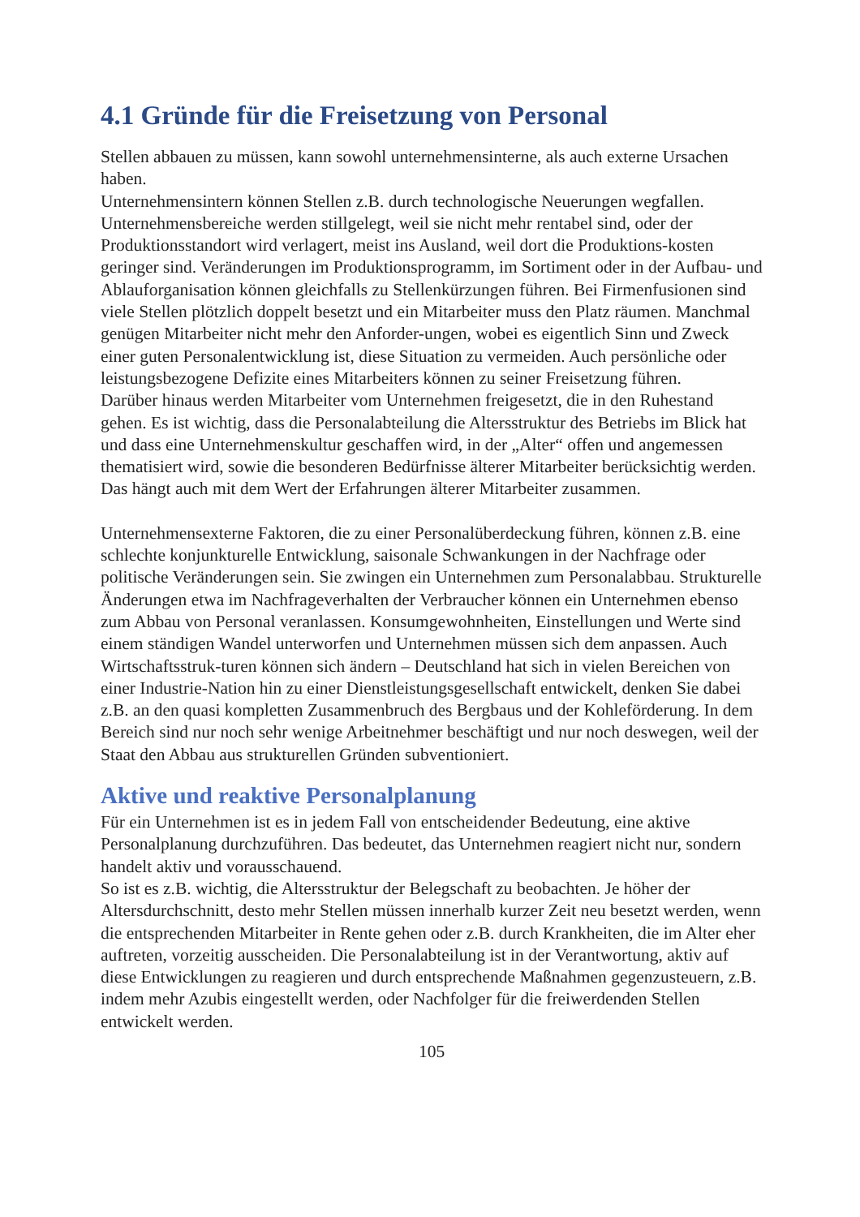4.1 Gründe für die Freisetzung von Personal
Stellen abbauen zu müssen, kann sowohl unternehmensinterne, als auch externe Ursachen haben.
Unternehmensintern können Stellen z.B. durch technologische Neuerungen wegfallen. Unternehmensbereiche werden stillgelegt, weil sie nicht mehr rentabel sind, oder der Produktionsstandort wird verlagert, meist ins Ausland, weil dort die Produktions-kosten geringer sind. Veränderungen im Produktionsprogramm, im Sortiment oder in der Aufbau- und Ablauforganisation können gleichfalls zu Stellenkürzungen führen. Bei Firmenfusionen sind viele Stellen plötzlich doppelt besetzt und ein Mitarbeiter muss den Platz räumen. Manchmal genügen Mitarbeiter nicht mehr den Anforder-ungen, wobei es eigentlich Sinn und Zweck einer guten Personalentwicklung ist, diese Situation zu vermeiden. Auch persönliche oder leistungsbezogene Defizite eines Mitarbeiters können zu seiner Freisetzung führen.
Darüber hinaus werden Mitarbeiter vom Unternehmen freigesetzt, die in den Ruhestand gehen. Es ist wichtig, dass die Personalabteilung die Altersstruktur des Betriebs im Blick hat und dass eine Unternehmenskultur geschaffen wird, in der „Alter“ offen und angemessen thematisiert wird, sowie die besonderen Bedürfnisse älterer Mitarbeiter berücksichtig werden. Das hängt auch mit dem Wert der Erfahrungen älterer Mitarbeiter zusammen.
Unternehmensexterne Faktoren, die zu einer Personalüberdeckung führen, können z.B. eine schlechte konjunkturelle Entwicklung, saisonale Schwankungen in der Nachfrage oder politische Veränderungen sein. Sie zwingen ein Unternehmen zum Personalabbau. Strukturelle Änderungen etwa im Nachfrageverhalten der Verbraucher können ein Unternehmen ebenso zum Abbau von Personal veranlassen. Konsumgewohnheiten, Einstellungen und Werte sind einem ständigen Wandel unterworfen und Unternehmen müssen sich dem anpassen. Auch Wirtschaftsstruk-turen können sich ändern – Deutschland hat sich in vielen Bereichen von einer Industrie-Nation hin zu einer Dienstleistungsgesellschaft entwickelt, denken Sie dabei z.B. an den quasi kompletten Zusammenbruch des Bergbaus und der Kohleförderung. In dem Bereich sind nur noch sehr wenige Arbeitnehmer beschäftigt und nur noch deswegen, weil der Staat den Abbau aus strukturellen Gründen subventioniert.
Aktive und reaktive Personalplanung
Für ein Unternehmen ist es in jedem Fall von entscheidender Bedeutung, eine aktive Personalplanung durchzuführen. Das bedeutet, das Unternehmen reagiert nicht nur, sondern handelt aktiv und vorausschauend.
So ist es z.B. wichtig, die Altersstruktur der Belegschaft zu beobachten. Je höher der Altersdurchschnitt, desto mehr Stellen müssen innerhalb kurzer Zeit neu besetzt werden, wenn die entsprechenden Mitarbeiter in Rente gehen oder z.B. durch Krankheiten, die im Alter eher auftreten, vorzeitig ausscheiden. Die Personalabteilung ist in der Verantwortung, aktiv auf diese Entwicklungen zu reagieren und durch entsprechende Maßnahmen gegenzusteuern, z.B. indem mehr Azubis eingestellt werden, oder Nachfolger für die freiwerdenden Stellen entwickelt werden.
105